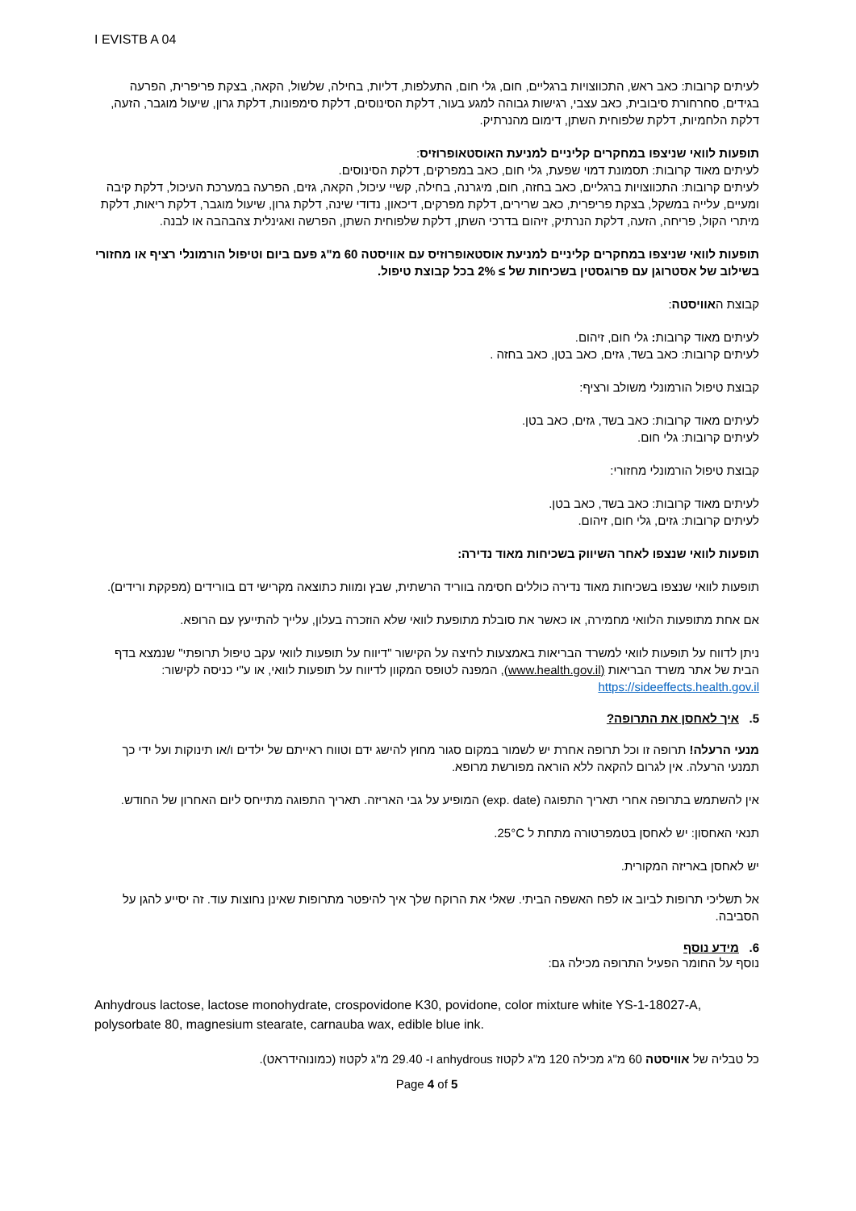I EVISTB A 04
לעיתים קרובות: כאב ראש, התכווצויות ברגליים, חום, גלי חום, התעלפות, דליות, בחילה, שלשול, הקאה, בצקת פריפרית, הפרעה בגידים, סחרחורת סיבובית, כאב עצבי, רגישות גבוהה למגע בעור, דלקת הסינוסים, דלקת סימפונות, דלקת גרון, שיעול מוגבר, הזעה, דלקת הלחמיות, דלקת שלפוחית השתן, דימום מהנרתיק.
תופעות לוואי שניצפו במחקרים קליניים למניעת האוסטאופרוזיס:
לעיתים מאוד קרובות: תסמונת דמוי שפעת, גלי חום, כאב במפרקים, דלקת הסינוסים.
לעיתים קרובות: התכווצויות ברגליים, כאב בחזה, חום, מיגרנה, בחילה, קשיי עיכול, הקאה, גזים, הפרעה במערכת העיכול, דלקת קיבה ומעיים, עלייה במשקל, בצקת פריפרית, כאב שרירים, דלקת מפרקים, דיכאון, נדודי שינה, דלקת גרון, שיעול מוגבר, דלקת ריאות, דלקת מיתרי הקול, פריחה, הזעה, דלקת הנרתיק, זיהום בדרכי השתן, דלקת שלפוחית השתן, הפרשה ואגינלית צהבהבה או לבנה.
תופעות לוואי שניצפו במחקרים קליניים למניעת אוסטאופרוזיס עם אוויסטה 60 מ"ג פעם ביום וטיפול הורמונלי רציף או מחזורי בשילוב של אסטרוגן עם פרוגסטין בשכיחות של ≥ 2% בכל קבוצת טיפול.
קבוצת האוויסטה:
לעיתים מאוד קרובות: גלי חום, זיהום.
לעיתים קרובות: כאב בשד, גזים, כאב בטן, כאב בחזה .
קבוצת טיפול הורמונלי משולב ורציף:
לעיתים מאוד קרובות: כאב בשד, גזים, כאב בטן.
לעיתים קרובות: גלי חום.
קבוצת טיפול הורמונלי מחזורי:
לעיתים מאוד קרובות: כאב בשד, כאב בטן.
לעיתים קרובות: גזים, גלי חום, זיהום.
תופעות לוואי שנצפו לאחר השיווק בשכיחות מאוד נדירה:
תופעות לוואי שנצפו בשכיחות מאוד נדירה כוללים חסימה בווריד הרשתית, שבץ ומוות כתוצאה מקרישי דם בוורידים (מפקקת ורידים).
אם אחת מתופעות הלוואי מחמירה, או כאשר את סובלת מתופעת לוואי שלא הוזכרה בעלון, עלייך להתייעץ עם הרופא.
ניתן לדווח על תופעות לוואי למשרד הבריאות באמצעות לחיצה על הקישור "דיווח על תופעות לוואי עקב טיפול תרופתי" שנמצא בדף הבית של אתר משרד הבריאות (www.health.gov.il), המפנה לטופס המקוון לדיווח על תופעות לוואי, או ע"י כניסה לקישור: https://sideeffects.health.gov.il
5. איך לאחסן את התרופה?
מנעי הרעלה! תרופה זו וכל תרופה אחרת יש לשמור במקום סגור מחוץ להישג ידם וטווח ראייתם של ילדים ו/או תינוקות ועל ידי כך תמנעי הרעלה. אין לגרום להקאה ללא הוראה מפורשת מרופא.
אין להשתמש בתרופה אחרי תאריך התפוגה (exp. date) המופיע על גבי האריזה. תאריך התפוגה מתייחס ליום האחרון של החודש.
תנאי האחסון: יש לאחסן בטמפרטורה מתחת ל 25°C.
יש לאחסן באריזה המקורית.
אל תשליכי תרופות לביוב או לפח האשפה הביתי. שאלי את הרוקח שלך איך להיפטר מתרופות שאינן נחוצות עוד. זה יסייע להגן על הסביבה.
6. מידע נוסף
נוסף על החומר הפעיל התרופה מכילה גם:
Anhydrous lactose, lactose monohydrate, crospovidone K30, povidone, color mixture white YS-1-18027-A, polysorbate 80, magnesium stearate, carnauba wax, edible blue ink.
כל טבליה של אוויסטה 60 מ"ג מכילה 120 מ"ג לקטוז anhydrous ו- 29.40 מ"ג לקטוז (כמונוהידראט).
Page 4 of 5